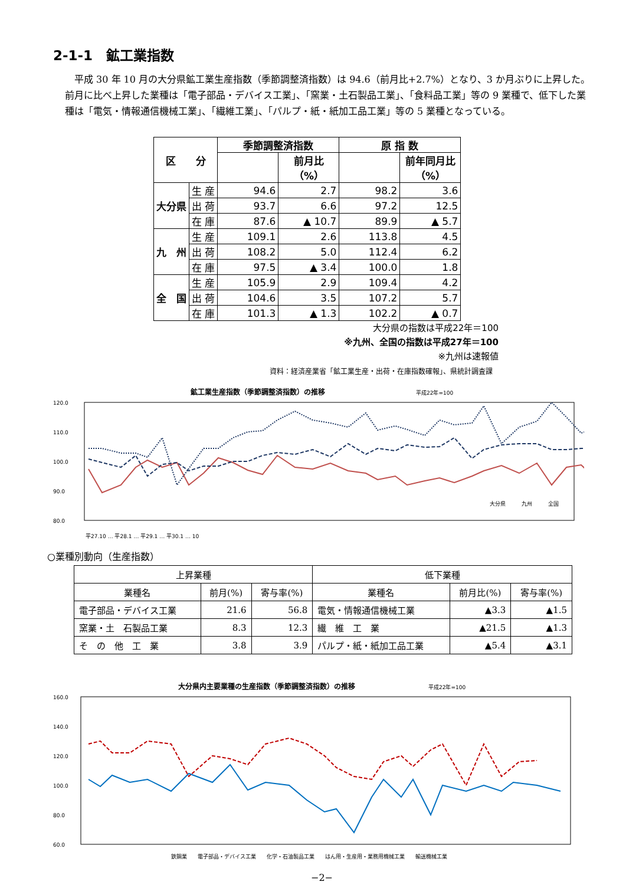2-1-1　鉱工業指数
平成 30 年 10 月の大分県鉱工業生産指数（季節調整済指数）は 94.6（前月比+2.7%）となり、3 か月ぶりに上昇した。前月に比べ上昇した業種は「電子部品・デバイス工業」、「窯業・土石製品工業」、「食料品工業」等の 9 業種で、低下した業種は「電気・情報通信機械工業」、「繊維工業」、「パルプ・紙・紙加工品工業」等の 5 業種となっている。
| 区 分 | | 季節調整済指数 | | 原 指 数 | |
| --- | --- | --- | --- | --- | --- |
| | | | 前月比（%） | | 前年同月比（%） |
| 大分県 | 生 産 | 94.6 | 2.7 | 98.2 | 3.6 |
| | 出 荷 | 93.7 | 6.6 | 97.2 | 12.5 |
| | 在 庫 | 87.6 | ▲ 10.7 | 89.9 | ▲ 5.7 |
| 九 州 | 生 産 | 109.1 | 2.6 | 113.8 | 4.5 |
| | 出 荷 | 108.2 | 5.0 | 112.4 | 6.2 |
| | 在 庫 | 97.5 | ▲ 3.4 | 100.0 | 1.8 |
| 全 国 | 生 産 | 105.9 | 2.9 | 109.4 | 4.2 |
| | 出 荷 | 104.6 | 3.5 | 107.2 | 5.7 |
| | 在 庫 | 101.3 | ▲ 1.3 | 102.2 | ▲ 0.7 |
大分県の指数は平成22年＝100
※九州、全国の指数は平成27年＝100
※九州は速報値
資料：経済産業省「鉱工業生産・出荷・在庫指数確報」、県統計調査課
鉱工業生産指数（季節調整済指数）の推移 平成22年=100
120.0
110.0
100.0
90.0
80.0
平27.10 … 平28.1 … 平29.1 … 平30.1 … 10
大分県　　　九州　　　全国
○業種別動向（生産指数）
| 上昇業種 | | | 低下業種 | | |
| --- | --- | --- | --- | --- | --- |
| 業種名 | 前月(%) | 寄与率(%) | 業種名 | 前月比(%) | 寄与率(%) |
| 電子部品・デバイス工業 | 21.6 | 56.8 | 電気・情報通信機械工業 | ▲3.3 | ▲1.5 |
| 窯業・土 石製品工業 | 8.3 | 12.3 | 繊 維 工 業 | ▲21.5 | ▲1.3 |
| そ の 他 工 業 | 3.8 | 3.9 | パルプ・紙・紙加工品工業 | ▲5.4 | ▲3.1 |
大分県内主要業種の生産指数（季節調整済指数）の推移 平成22年=100
160.0
140.0
120.0
100.0
80.0
60.0
鉄鋼業　　電子部品・デバイス工業　　化学・石油製品工業　　はん用・生産用・業務用機械工業　　輸送機械工業
−2−